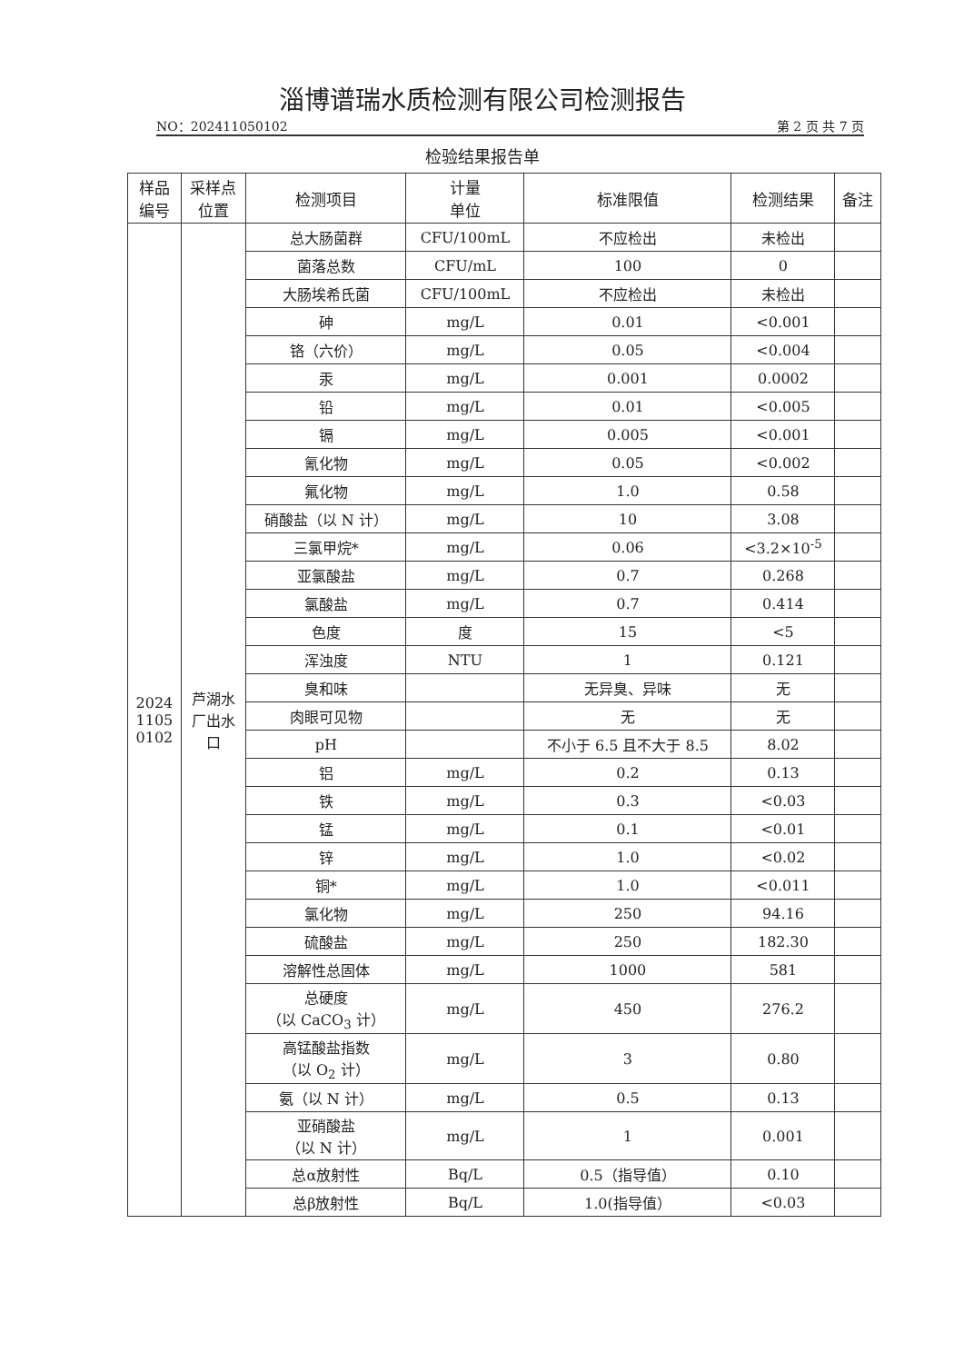淄博谱瑞水质检测有限公司检测报告
NO：202411050102 第 2 页 共 7 页
检验结果报告单
| 样品 编号 | 采样点 位置 | 检测项目 | 计量 单位 | 标准限值 | 检测结果 | 备注 |
| --- | --- | --- | --- | --- | --- | --- |
| 2024 1105 0102 | 芦湖水 厂出水 口 | 总大肠菌群 | CFU/100mL | 不应检出 | 未检出 | |
| | | 菌落总数 | CFU/mL | 100 | 0 | |
| | | 大肠埃希氏菌 | CFU/100mL | 不应检出 | 未检出 | |
| | | 砷 | mg/L | 0.01 | <0.001 | |
| | | 铬（六价） | mg/L | 0.05 | <0.004 | |
| | | 汞 | mg/L | 0.001 | 0.0002 | |
| | | 铅 | mg/L | 0.01 | <0.005 | |
| | | 镉 | mg/L | 0.005 | <0.001 | |
| | | 氰化物 | mg/L | 0.05 | <0.002 | |
| | | 氟化物 | mg/L | 1.0 | 0.58 | |
| | | 硝酸盐（以 N 计） | mg/L | 10 | 3.08 | |
| | | 三氯甲烷* | mg/L | 0.06 | <3.2×10<sup>-5</sup> | |
| | | 亚氯酸盐 | mg/L | 0.7 | 0.268 | |
| | | 氯酸盐 | mg/L | 0.7 | 0.414 | |
| | | 色度 | 度 | 15 | <5 | |
| | | 浑浊度 | NTU | 1 | 0.121 | |
| | | 臭和味 | | 无异臭、异味 | 无 | |
| | | 肉眼可见物 | | 无 | 无 | |
| | | pH | | 不小于 6.5 且不大于 8.5 | 8.02 | |
| | | 铝 | mg/L | 0.2 | 0.13 | |
| | | 铁 | mg/L | 0.3 | <0.03 | |
| | | 锰 | mg/L | 0.1 | <0.01 | |
| | | 锌 | mg/L | 1.0 | <0.02 | |
| | | 铜* | mg/L | 1.0 | <0.011 | |
| | | 氯化物 | mg/L | 250 | 94.16 | |
| | | 硫酸盐 | mg/L | 250 | 182.30 | |
| | | 溶解性总固体 | mg/L | 1000 | 581 | |
| | | 总硬度 （以 CaCO<sub>3</sub> 计） | mg/L | 450 | 276.2 | |
| | | 高锰酸盐指数 （以 O<sub>2</sub> 计） | mg/L | 3 | 0.80 | |
| | | 氨（以 N 计） | mg/L | 0.5 | 0.13 | |
| | | 亚硝酸盐 （以 N 计） | mg/L | 1 | 0.001 | |
| | | 总α放射性 | Bq/L | 0.5（指导值） | 0.10 | |
| | | 总β放射性 | Bq/L | 1.0(指导值） | <0.03 | |